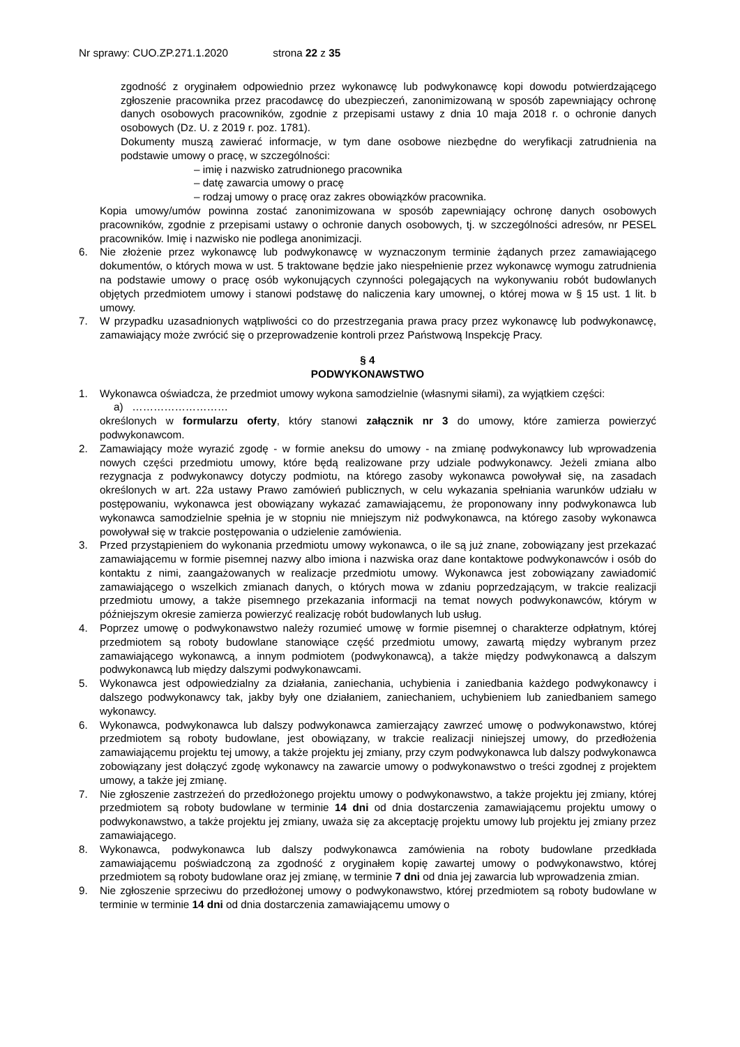Nr sprawy: CUO.ZP.271.1.2020 strona 22 z 35
zgodność z oryginałem odpowiednio przez wykonawcę lub podwykonawcę kopi dowodu potwierdzającego zgłoszenie pracownika przez pracodawcę do ubezpieczeń, zanonimizowaną w sposób zapewniający ochronę danych osobowych pracowników, zgodnie z przepisami ustawy z dnia 10 maja 2018 r. o ochronie danych osobowych (Dz. U. z 2019 r. poz. 1781).
Dokumenty muszą zawierać informacje, w tym dane osobowe niezbędne do weryfikacji zatrudnienia na podstawie umowy o pracę, w szczególności:
– imię i nazwisko zatrudnionego pracownika
– datę zawarcia umowy o pracę
– rodzaj umowy o pracę oraz zakres obowiązków pracownika.
Kopia umowy/umów powinna zostać zanonimizowana w sposób zapewniający ochronę danych osobowych pracowników, zgodnie z przepisami ustawy o ochronie danych osobowych, tj. w szczególności adresów, nr PESEL pracowników. Imię i nazwisko nie podlega anonimizacji.
6. Nie złożenie przez wykonawcę lub podwykonawcę w wyznaczonym terminie żądanych przez zamawiającego dokumentów, o których mowa w ust. 5 traktowane będzie jako niespełnienie przez wykonawcę wymogu zatrudnienia na podstawie umowy o pracę osób wykonujących czynności polegających na wykonywaniu robót budowlanych objętych przedmiotem umowy i stanowi podstawę do naliczenia kary umownej, o której mowa w § 15 ust. 1 lit. b umowy.
7. W przypadku uzasadnionych wątpliwości co do przestrzegania prawa pracy przez wykonawcę lub podwykonawcę, zamawiający może zwrócić się o przeprowadzenie kontroli przez Państwową Inspekcję Pracy.
§ 4
PODWYKONAWSTWO
1. Wykonawca oświadcza, że przedmiot umowy wykona samodzielnie (własnymi siłami), za wyjątkiem części:
a) ………………………
określonych w formularzu oferty, który stanowi załącznik nr 3 do umowy, które zamierza powierzyć podwykonawcom.
2. Zamawiający może wyrazić zgodę - w formie aneksu do umowy - na zmianę podwykonawcy lub wprowadzenia nowych części przedmiotu umowy, które będą realizowane przy udziale podwykonawcy. Jeżeli zmiana albo rezygnacja z podwykonawcy dotyczy podmiotu, na którego zasoby wykonawca powoływał się, na zasadach określonych w art. 22a ustawy Prawo zamówień publicznych, w celu wykazania spełniania warunków udziału w postępowaniu, wykonawca jest obowiązany wykazać zamawiającemu, że proponowany inny podwykonawca lub wykonawca samodzielnie spełnia je w stopniu nie mniejszym niż podwykonawca, na którego zasoby wykonawca powoływał się w trakcie postępowania o udzielenie zamówienia.
3. Przed przystąpieniem do wykonania przedmiotu umowy wykonawca, o ile są już znane, zobowiązany jest przekazać zamawiającemu w formie pisemnej nazwy albo imiona i nazwiska oraz dane kontaktowe podwykonawców i osób do kontaktu z nimi, zaangażowanych w realizacje przedmiotu umowy. Wykonawca jest zobowiązany zawiadomić zamawiającego o wszelkich zmianach danych, o których mowa w zdaniu poprzedzającym, w trakcie realizacji przedmiotu umowy, a także pisemnego przekazania informacji na temat nowych podwykonawców, którym w późniejszym okresie zamierza powierzyć realizację robót budowlanych lub usług.
4. Poprzez umowę o podwykonawstwo należy rozumieć umowę w formie pisemnej o charakterze odpłatnym, której przedmiotem są roboty budowlane stanowiące część przedmiotu umowy, zawartą między wybranym przez zamawiającego wykonawcą, a innym podmiotem (podwykonawcą), a także między podwykonawcą a dalszym podwykonawcą lub między dalszymi podwykonawcami.
5. Wykonawca jest odpowiedzialny za działania, zaniechania, uchybienia i zaniedbania każdego podwykonawcy i dalszego podwykonawcy tak, jakby były one działaniem, zaniechaniem, uchybieniem lub zaniedbaniem samego wykonawcy.
6. Wykonawca, podwykonawca lub dalszy podwykonawca zamierzający zawrzeć umowę o podwykonawstwo, której przedmiotem są roboty budowlane, jest obowiązany, w trakcie realizacji niniejszej umowy, do przedłożenia zamawiającemu projektu tej umowy, a także projektu jej zmiany, przy czym podwykonawca lub dalszy podwykonawca zobowiązany jest dołączyć zgodę wykonawcy na zawarcie umowy o podwykonawstwo o treści zgodnej z projektem umowy, a także jej zmianę.
7. Nie zgłoszenie zastrzeżeń do przedłożonego projektu umowy o podwykonawstwo, a także projektu jej zmiany, której przedmiotem są roboty budowlane w terminie 14 dni od dnia dostarczenia zamawiającemu projektu umowy o podwykonawstwo, a także projektu jej zmiany, uważa się za akceptację projektu umowy lub projektu jej zmiany przez zamawiającego.
8. Wykonawca, podwykonawca lub dalszy podwykonawca zamówienia na roboty budowlane przedkłada zamawiającemu poświadczoną za zgodność z oryginałem kopię zawartej umowy o podwykonawstwo, której przedmiotem są roboty budowlane oraz jej zmianę, w terminie 7 dni od dnia jej zawarcia lub wprowadzenia zmian.
9. Nie zgłoszenie sprzeciwu do przedłożonej umowy o podwykonawstwo, której przedmiotem są roboty budowlane w terminie w terminie 14 dni od dnia dostarczenia zamawiającemu umowy o